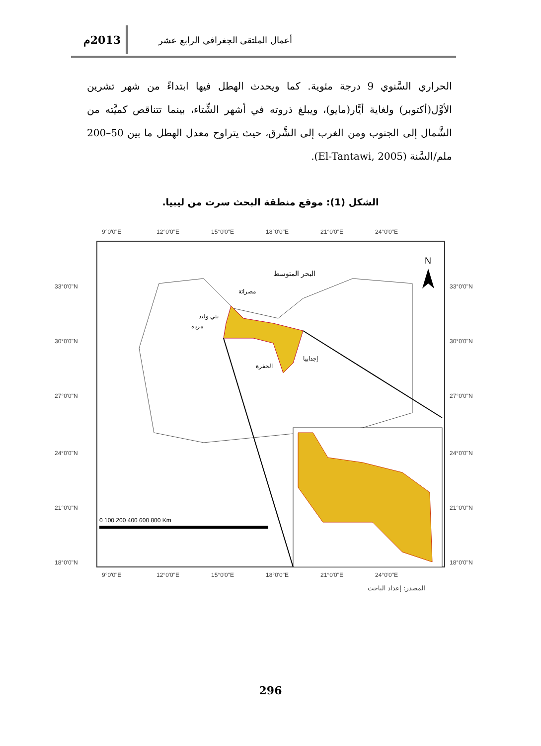أعمال الملتقى الجغرافي الرابع عشر 2013م
الحراري السَّنوي 9 درجة مئوية. كما ويحدث الهطل فيها ابتداءً من شهر تشرين الأوَّل(أكتوبر) ولغاية أيَّار(مايو)، ويبلغ ذروته في أشهر الشِّتاء، بينما تتناقص كميَّته من الشَّمال إلى الجنوب ومن الغرب إلى الشَّرق، حيث يتراوح معدل الهطل ما بين 50–200 ملم/السَّنة (El-Tantawi, 2005).
الشكل (1): موقع منطقة البحث سرت من ليبيا.
9°0'0"E
12°0'0"E
15°0'0"E
18°0'0"E
21°0'0"E
24°0'0"E
33°0'0"N
30°0'0"N
27°0'0"N
24°0'0"N
21°0'0"N
18°0'0"N
33°0'0"N
30°0'0"N
27°0'0"N
24°0'0"N
21°0'0"N
18°0'0"N
9°0'0"E
12°0'0"E
15°0'0"E
18°0'0"E
21°0'0"E
24°0'0"E
البحر المتوسط
مصراتة
بني وليد
مرده
الجفرة
إجدابيا
N
0 100 200 400 600 800 Km
المصدر: إعداد الباحث
296